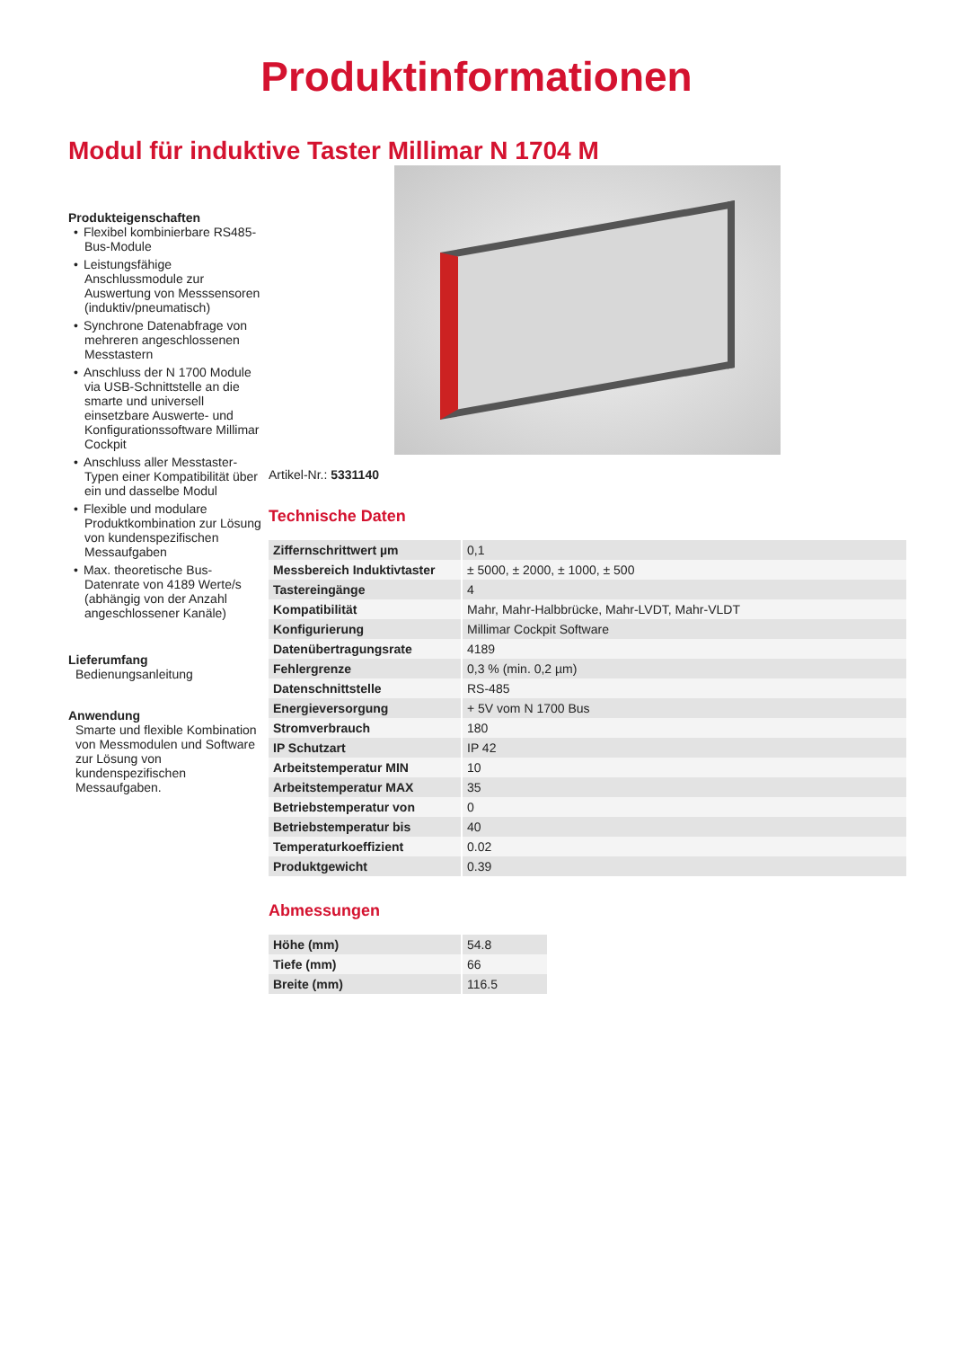Produktinformationen
Modul für induktive Taster Millimar N 1704 M
Produkteigenschaften
• Flexibel kombinierbare RS485-Bus-Module
• Leistungsfähige Anschlussmodule zur Auswertung von Messsensoren (induktiv/pneumatisch)
• Synchrone Datenabfrage von mehreren angeschlossenen Messtastern
• Anschluss der N 1700 Module via USB-Schnittstelle an die smarte und universell einsetzbare Auswerte- und Konfigurationssoftware Millimar Cockpit
• Anschluss aller Messtaster-Typen einer Kompatibilität über ein und dasselbe Modul
• Flexible und modulare Produktkombination zur Lösung von kundenspezifischen Messaufgaben
• Max. theoretische Bus-Datenrate von 4189 Werte/s (abhängig von der Anzahl angeschlossener Kanäle)
Lieferumfang
Bedienungsanleitung
Anwendung
Smarte und flexible Kombination von Messmodulen und Software zur Lösung von kundenspezifischen Messaufgaben.
Artikel-Nr.: 5331140
Technische Daten
| Ziffernschrittwert µm | 0,1 |
| Messbereich Induktivtaster | ± 5000, ± 2000, ± 1000, ± 500 |
| Tastereingänge | 4 |
| Kompatibilität | Mahr, Mahr-Halbbrücke, Mahr-LVDT, Mahr-VLDT |
| Konfigurierung | Millimar Cockpit Software |
| Datenübertragungsrate | 4189 |
| Fehlergrenze | 0,3 % (min. 0,2 µm) |
| Datenschnittstelle | RS-485 |
| Energieversorgung | + 5V vom N 1700 Bus |
| Stromverbrauch | 180 |
| IP Schutzart | IP 42 |
| Arbeitstemperatur MIN | 10 |
| Arbeitstemperatur MAX | 35 |
| Betriebstemperatur von | 0 |
| Betriebstemperatur bis | 40 |
| Temperaturkoeffizient | 0.02 |
| Produktgewicht | 0.39 |
Abmessungen
| Höhe (mm) | 54.8 |
| Tiefe (mm) | 66 |
| Breite (mm) | 116.5 |